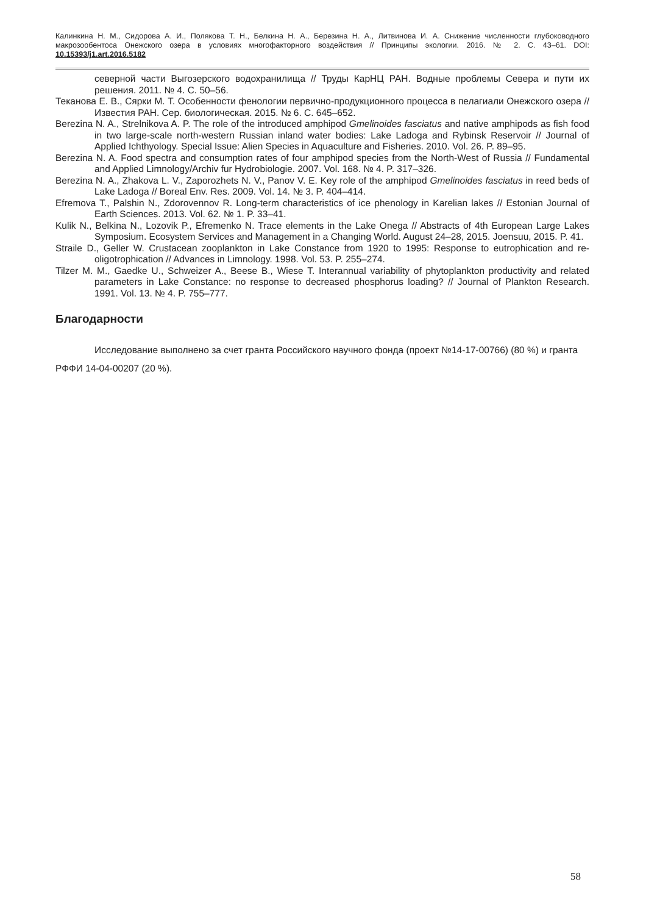Калинкина Н. М., Сидорова А. И., Полякова Т. Н., Белкина Н. А., Березина Н. А., Литвинова И. А. Снижение численности глубоководного макрозообентоса Онежского озера в условиях многофакторного воздействия // Принципы экологии. 2016. № 2. С. 43–61. DOI: 10.15393/j1.art.2016.5182
северной части Выгозерского водохранилища // Труды КарНЦ РАН. Водные проблемы Севера и пути их решения. 2011. № 4. С. 50–56.
Теканова Е. В., Сярки М. Т. Особенности фенологии первично-продукционного процесса в пелагиали Онежского озера // Известия РАН. Сер. биологическая. 2015. № 6. С. 645–652.
Berezina N. A., Strelnikova A. P. The role of the introduced amphipod Gmelinoides fasciatus and native amphipods as fish food in two large-scale north-western Russian inland water bodies: Lake Ladoga and Rybinsk Reservoir // Journal of Applied Ichthyology. Special Issue: Alien Species in Aquaculture and Fisheries. 2010. Vol. 26. P. 89–95.
Berezina N. A. Food spectra and consumption rates of four amphipod species from the North-West of Russia // Fundamental and Applied Limnology/Archiv fur Hydrobiologie. 2007. Vol. 168. № 4. P. 317–326.
Berezina N. A., Zhakova L. V., Zaporozhets N. V., Panov V. E. Key role of the amphipod Gmelinoides fasciatus in reed beds of Lake Ladoga // Boreal Env. Res. 2009. Vol. 14. № 3. P. 404–414.
Efremova T., Palshin N., Zdorovennov R. Long-term characteristics of ice phenology in Karelian lakes // Estonian Journal of Earth Sciences. 2013. Vol. 62. № 1. P. 33–41.
Kulik N., Belkina N., Lozovik P., Efremenko N. Trace elements in the Lake Onega // Abstracts of 4th European Large Lakes Symposium. Ecosystem Services and Management in a Changing World. August 24–28, 2015. Joensuu, 2015. P. 41.
Straile D., Geller W. Crustacean zooplankton in Lake Constance from 1920 to 1995: Response to eutrophication and re-oligotrophication // Advances in Limnology. 1998. Vol. 53. P. 255–274.
Tilzer M. M., Gaedke U., Schweizer A., Beese B., Wiese T. Interannual variability of phytoplankton productivity and related parameters in Lake Constance: no response to decreased phosphorus loading? // Journal of Plankton Research. 1991. Vol. 13. № 4. P. 755–777.
Благодарности
Исследование выполнено за счет гранта Российского научного фонда (проект №14-17-00766) (80 %) и гранта РФФИ 14-04-00207 (20 %).
58